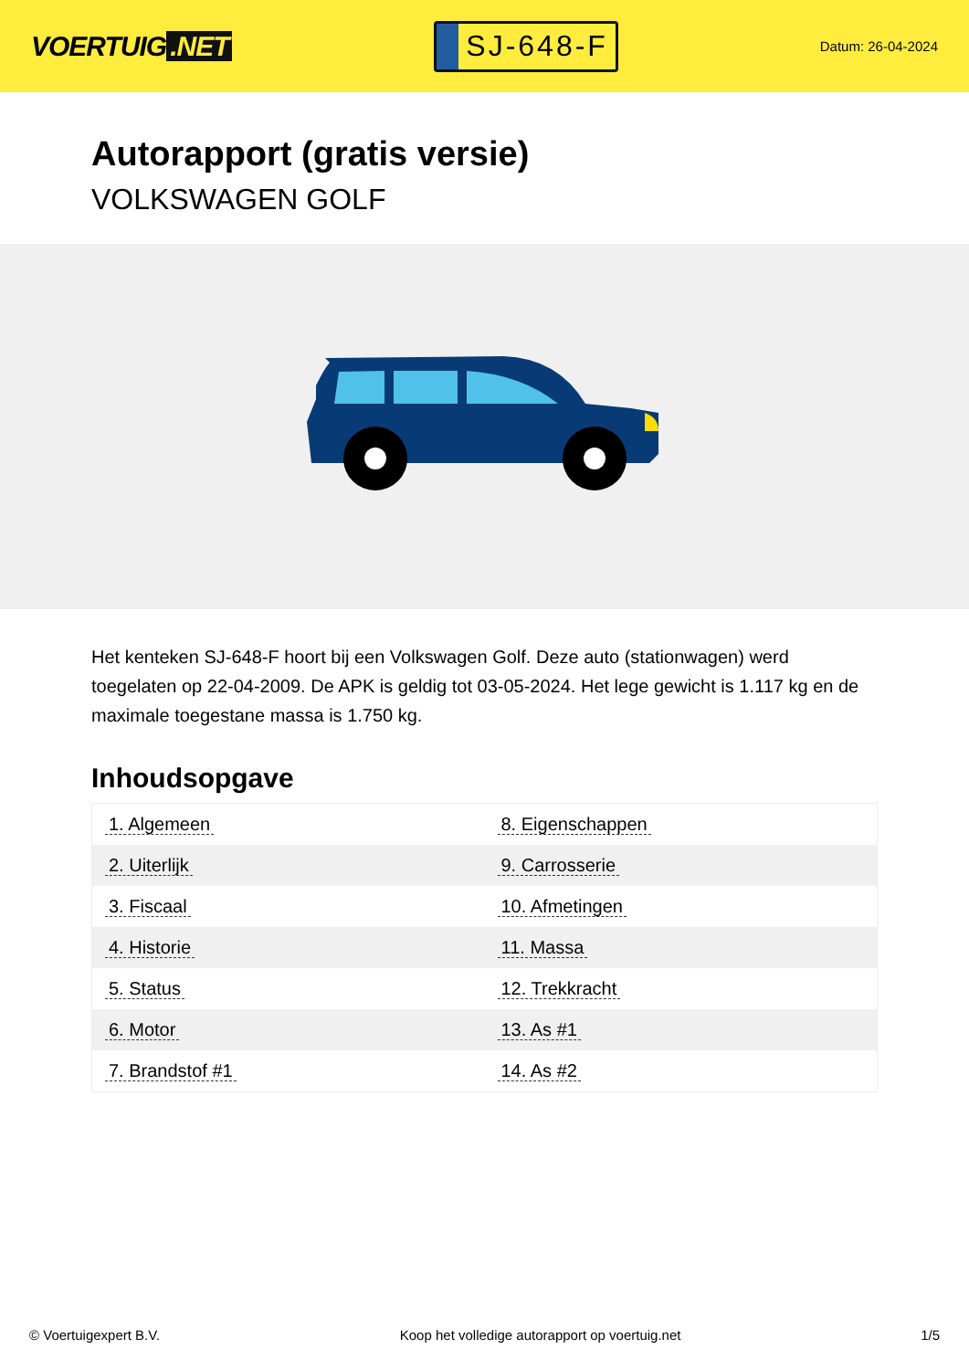VOERTUIG.NET
SJ-648-F
Datum: 26-04-2024
Autorapport (gratis versie)
VOLKSWAGEN GOLF
Het kenteken SJ-648-F hoort bij een Volkswagen Golf. Deze auto (stationwagen) werd toegelaten op 22-04-2009. De APK is geldig tot 03-05-2024. Het lege gewicht is 1.117 kg en de maximale toegestane massa is 1.750 kg.
Inhoudsopgave
| 1. Algemeen | 8. Eigenschappen |
| 2. Uiterlijk | 9. Carrosserie |
| 3. Fiscaal | 10. Afmetingen |
| 4. Historie | 11. Massa |
| 5. Status | 12. Trekkracht |
| 6. Motor | 13. As #1 |
| 7. Brandstof #1 | 14. As #2 |
© Voertuigexpert B.V. Koop het volledige autorapport op voertuig.net 1/5